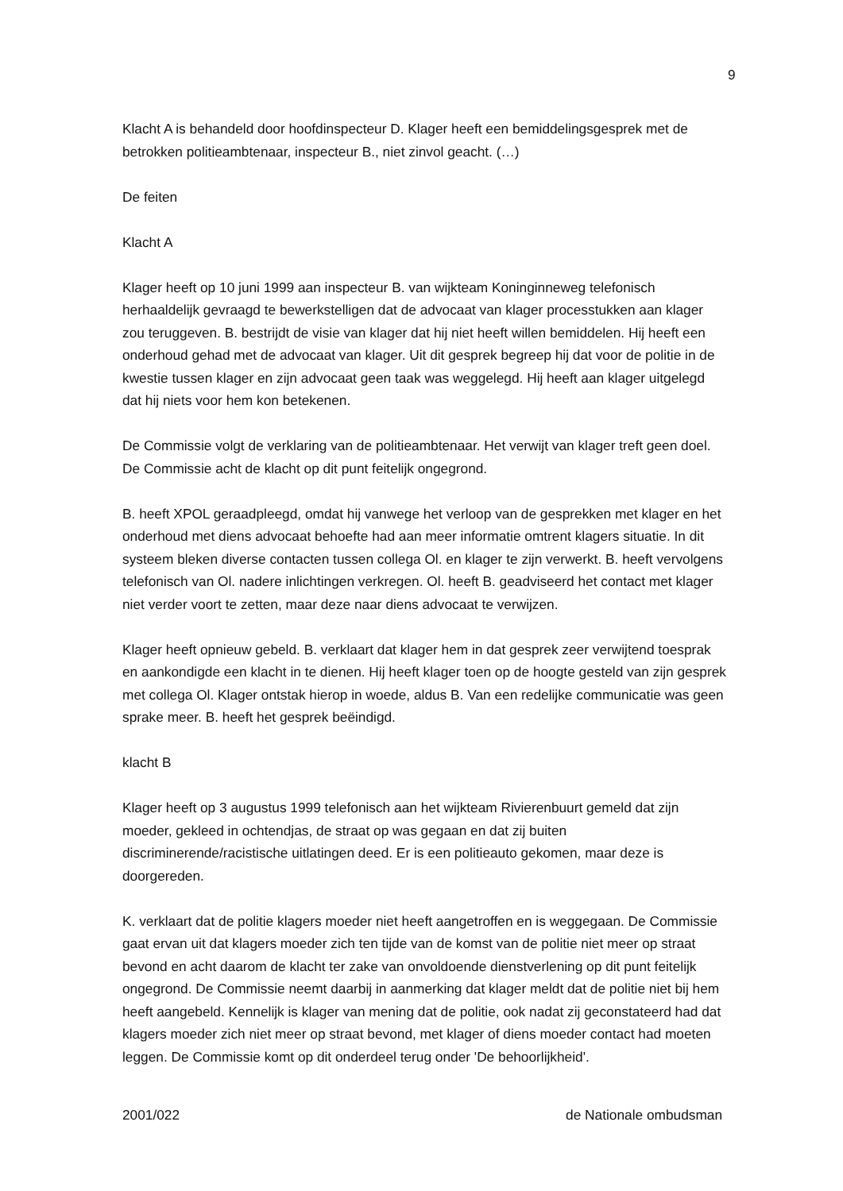9
Klacht A is behandeld door hoofdinspecteur D. Klager heeft een bemiddelingsgesprek met de betrokken politieambtenaar, inspecteur B., niet zinvol geacht. (…)
De feiten
Klacht A
Klager heeft op 10 juni 1999 aan inspecteur B. van wijkteam Koninginneweg telefonisch herhaaldelijk gevraagd te bewerkstelligen dat de advocaat van klager processtukken aan klager zou teruggeven. B. bestrijdt de visie van klager dat hij niet heeft willen bemiddelen. Hij heeft een onderhoud gehad met de advocaat van klager. Uit dit gesprek begreep hij dat voor de politie in de kwestie tussen klager en zijn advocaat geen taak was weggelegd. Hij heeft aan klager uitgelegd dat hij niets voor hem kon betekenen.
De Commissie volgt de verklaring van de politieambtenaar. Het verwijt van klager treft geen doel. De Commissie acht de klacht op dit punt feitelijk ongegrond.
B. heeft XPOL geraadpleegd, omdat hij vanwege het verloop van de gesprekken met klager en het onderhoud met diens advocaat behoefte had aan meer informatie omtrent klagers situatie. In dit systeem bleken diverse contacten tussen collega Ol. en klager te zijn verwerkt. B. heeft vervolgens telefonisch van Ol. nadere inlichtingen verkregen. Ol. heeft B. geadviseerd het contact met klager niet verder voort te zetten, maar deze naar diens advocaat te verwijzen.
Klager heeft opnieuw gebeld. B. verklaart dat klager hem in dat gesprek zeer verwijtend toesprak en aankondigde een klacht in te dienen. Hij heeft klager toen op de hoogte gesteld van zijn gesprek met collega Ol. Klager ontstak hierop in woede, aldus B. Van een redelijke communicatie was geen sprake meer. B. heeft het gesprek beëindigd.
klacht B
Klager heeft op 3 augustus 1999 telefonisch aan het wijkteam Rivierenbuurt gemeld dat zijn moeder, gekleed in ochtendjas, de straat op was gegaan en dat zij buiten discriminerende/racistische uitlatingen deed. Er is een politieauto gekomen, maar deze is doorgereden.
K. verklaart dat de politie klagers moeder niet heeft aangetroffen en is weggegaan. De Commissie gaat ervan uit dat klagers moeder zich ten tijde van de komst van de politie niet meer op straat bevond en acht daarom de klacht ter zake van onvoldoende dienstverlening op dit punt feitelijk ongegrond. De Commissie neemt daarbij in aanmerking dat klager meldt dat de politie niet bij hem heeft aangebeld. Kennelijk is klager van mening dat de politie, ook nadat zij geconstateerd had dat klagers moeder zich niet meer op straat bevond, met klager of diens moeder contact had moeten leggen. De Commissie komt op dit onderdeel terug onder 'De behoorlijkheid'.
2001/022 de Nationale ombudsman